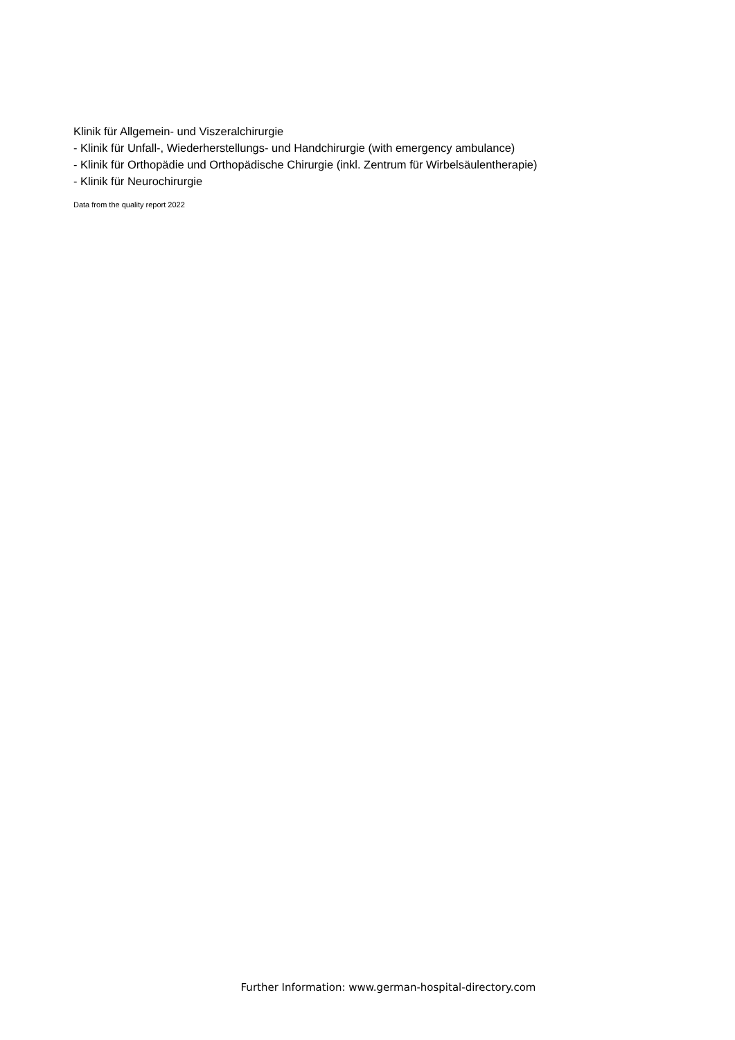Klinik für Allgemein- und Viszeralchirurgie
- Klinik für Unfall-, Wiederherstellungs- und Handchirurgie (with emergency ambulance)
- Klinik für Orthopädie und Orthopädische Chirurgie (inkl. Zentrum für Wirbelsäulentherapie)
- Klinik für Neurochirurgie
Data from the quality report 2022
Further Information: www.german-hospital-directory.com